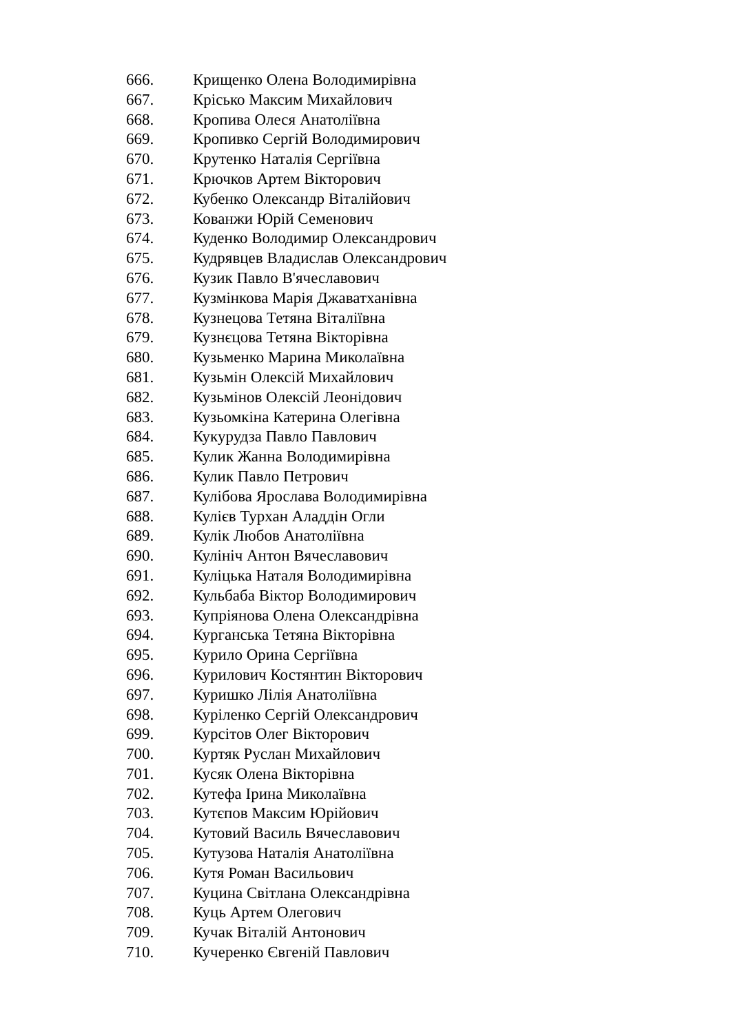666. Крищенко Олена Володимирівна
667. Крісько Максим Михайлович
668. Кропива Олеся Анатоліївна
669. Кропивко Сергій Володимирович
670. Крутенко Наталія Сергіївна
671. Крючков Артем Вікторович
672. Кубенко Олександр Віталійович
673. Кованжи Юрій Семенович
674. Куденко Володимир Олександрович
675. Кудрявцев Владислав Олександрович
676. Кузик Павло В'ячеславович
677. Кузмінкова Марія Джаватханівна
678. Кузнецова Тетяна Віталіївна
679. Кузнєцова Тетяна Вікторівна
680. Кузьменко Марина Миколаївна
681. Кузьмін Олексій Михайлович
682. Кузьмінов Олексій Леонідович
683. Кузьомкіна Катерина Олегівна
684. Кукурудза Павло Павлович
685. Кулик Жанна Володимирівна
686. Кулик Павло Петрович
687. Кулібова Ярослава Володимирівна
688. Кулієв Турхан Аладдін Огли
689. Кулік Любов Анатоліївна
690. Кулініч Антон Вячеславович
691. Куліцька Наталя Володимирівна
692. Кульбаба Віктор Володимирович
693. Купріянова Олена Олександрівна
694. Курганська Тетяна Вікторівна
695. Курило Орина Сергіївна
696. Курилович Костянтин Вікторович
697. Куришко Лілія Анатоліївна
698. Куріленко Сергій Олександрович
699. Курсітов Олег Вікторович
700. Куртяк Руслан Михайлович
701. Кусяк Олена Вікторівна
702. Кутефа Ірина Миколаївна
703. Кутєпов Максим Юрійович
704. Кутовий Василь Вячеславович
705. Кутузова Наталія Анатоліївна
706. Кутя Роман Васильович
707. Куцина Світлана Олександрівна
708. Куць Артем Олегович
709. Кучак Віталій Антонович
710. Кучеренко Євгеній Павлович